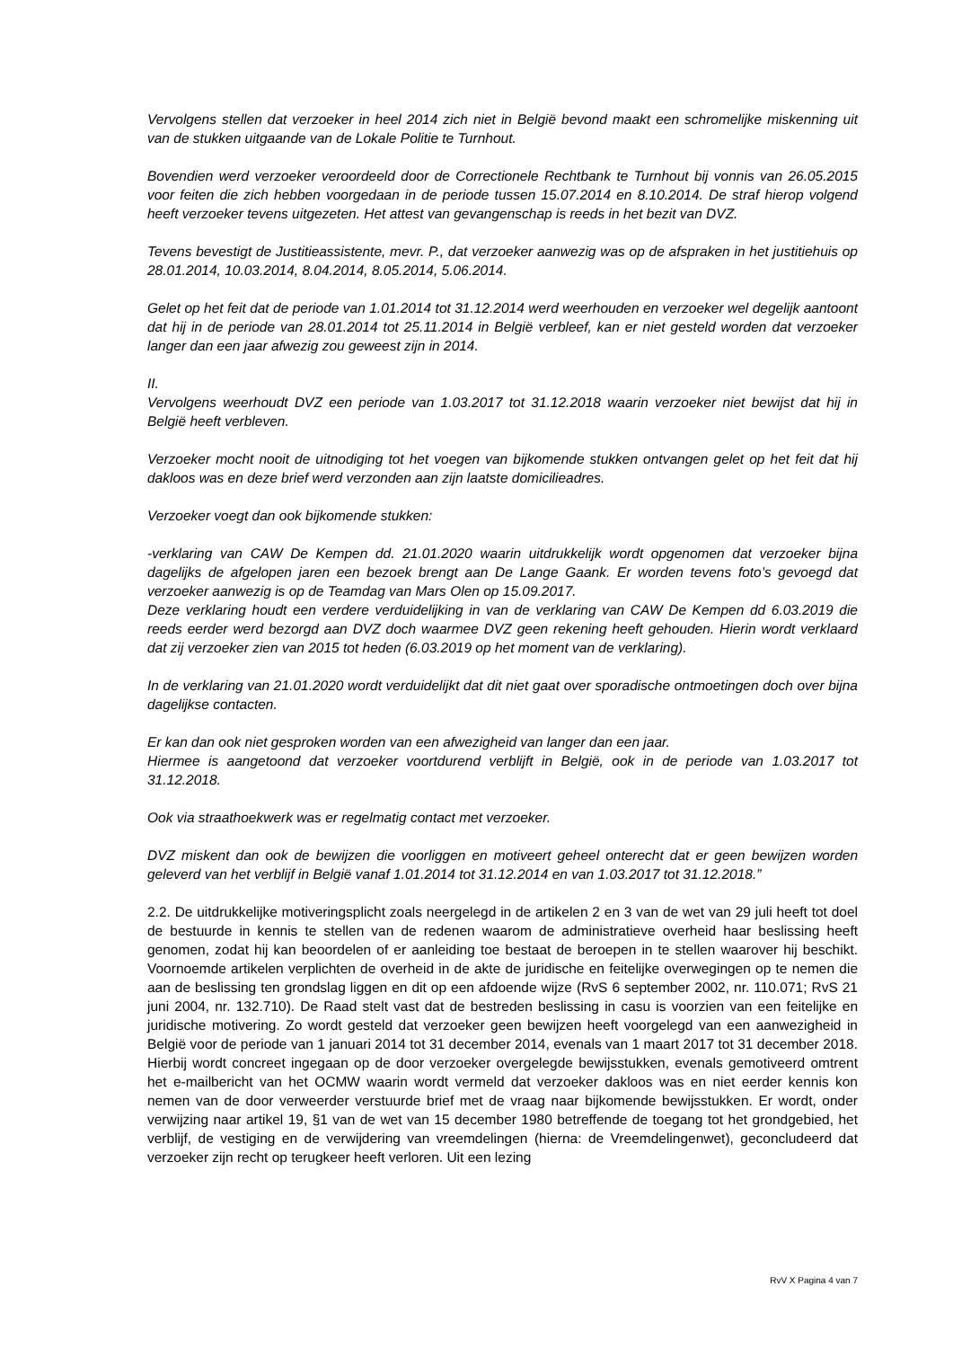Vervolgens stellen dat verzoeker in heel 2014 zich niet in België bevond maakt een schromelijke miskenning uit van de stukken uitgaande van de Lokale Politie te Turnhout.
Bovendien werd verzoeker veroordeeld door de Correctionele Rechtbank te Turnhout bij vonnis van 26.05.2015 voor feiten die zich hebben voorgedaan in de periode tussen 15.07.2014 en 8.10.2014. De straf hierop volgend heeft verzoeker tevens uitgezeten. Het attest van gevangenschap is reeds in het bezit van DVZ.
Tevens bevestigt de Justitieassistente, mevr. P., dat verzoeker aanwezig was op de afspraken in het justitiehuis op 28.01.2014, 10.03.2014, 8.04.2014, 8.05.2014, 5.06.2014.
Gelet op het feit dat de periode van 1.01.2014 tot 31.12.2014 werd weerhouden en verzoeker wel degelijk aantoont dat hij in de periode van 28.01.2014 tot 25.11.2014 in België verbleef, kan er niet gesteld worden dat verzoeker langer dan een jaar afwezig zou geweest zijn in 2014.
II.
Vervolgens weerhoudt DVZ een periode van 1.03.2017 tot 31.12.2018 waarin verzoeker niet bewijst dat hij in België heeft verbleven.
Verzoeker mocht nooit de uitnodiging tot het voegen van bijkomende stukken ontvangen gelet op het feit dat hij dakloos was en deze brief werd verzonden aan zijn laatste domicilieadres.
Verzoeker voegt dan ook bijkomende stukken:
-verklaring van CAW De Kempen dd. 21.01.2020 waarin uitdrukkelijk wordt opgenomen dat verzoeker bijna dagelijks de afgelopen jaren een bezoek brengt aan De Lange Gaank. Er worden tevens foto’s gevoegd dat verzoeker aanwezig is op de Teamdag van Mars Olen op 15.09.2017.
Deze verklaring houdt een verdere verduidelijking in van de verklaring van CAW De Kempen dd 6.03.2019 die reeds eerder werd bezorgd aan DVZ doch waarmee DVZ geen rekening heeft gehouden. Hierin wordt verklaard dat zij verzoeker zien van 2015 tot heden (6.03.2019 op het moment van de verklaring).
In de verklaring van 21.01.2020 wordt verduidelijkt dat dit niet gaat over sporadische ontmoetingen doch over bijna dagelijkse contacten.
Er kan dan ook niet gesproken worden van een afwezigheid van langer dan een jaar.
Hiermee is aangetoond dat verzoeker voortdurend verblijft in België, ook in de periode van 1.03.2017 tot 31.12.2018.
Ook via straathoekwerk was er regelmatig contact met verzoeker.
DVZ miskent dan ook de bewijzen die voorliggen en motiveert geheel onterecht dat er geen bewijzen worden geleverd van het verblijf in België vanaf 1.01.2014 tot 31.12.2014 en van 1.03.2017 tot 31.12.2018.”
2.2. De uitdrukkelijke motiveringsplicht zoals neergelegd in de artikelen 2 en 3 van de wet van 29 juli heeft tot doel de bestuurde in kennis te stellen van de redenen waarom de administratieve overheid haar beslissing heeft genomen, zodat hij kan beoordelen of er aanleiding toe bestaat de beroepen in te stellen waarover hij beschikt. Voornoemde artikelen verplichten de overheid in de akte de juridische en feitelijke overwegingen op te nemen die aan de beslissing ten grondslag liggen en dit op een afdoende wijze (RvS 6 september 2002, nr. 110.071; RvS 21 juni 2004, nr. 132.710). De Raad stelt vast dat de bestreden beslissing in casu is voorzien van een feitelijke en juridische motivering. Zo wordt gesteld dat verzoeker geen bewijzen heeft voorgelegd van een aanwezigheid in België voor de periode van 1 januari 2014 tot 31 december 2014, evenals van 1 maart 2017 tot 31 december 2018. Hierbij wordt concreet ingegaan op de door verzoeker overgelegde bewijsstukken, evenals gemotiveerd omtrent het e-mailbericht van het OCMW waarin wordt vermeld dat verzoeker dakloos was en niet eerder kennis kon nemen van de door verweerder verstuurde brief met de vraag naar bijkomende bewijsstukken. Er wordt, onder verwijzing naar artikel 19, §1 van de wet van 15 december 1980 betreffende de toegang tot het grondgebied, het verblijf, de vestiging en de verwijdering van vreemdelingen (hierna: de Vreemdelingenwet), geconcludeerd dat verzoeker zijn recht op terugkeer heeft verloren. Uit een lezing
RvV X Pagina 4 van 7